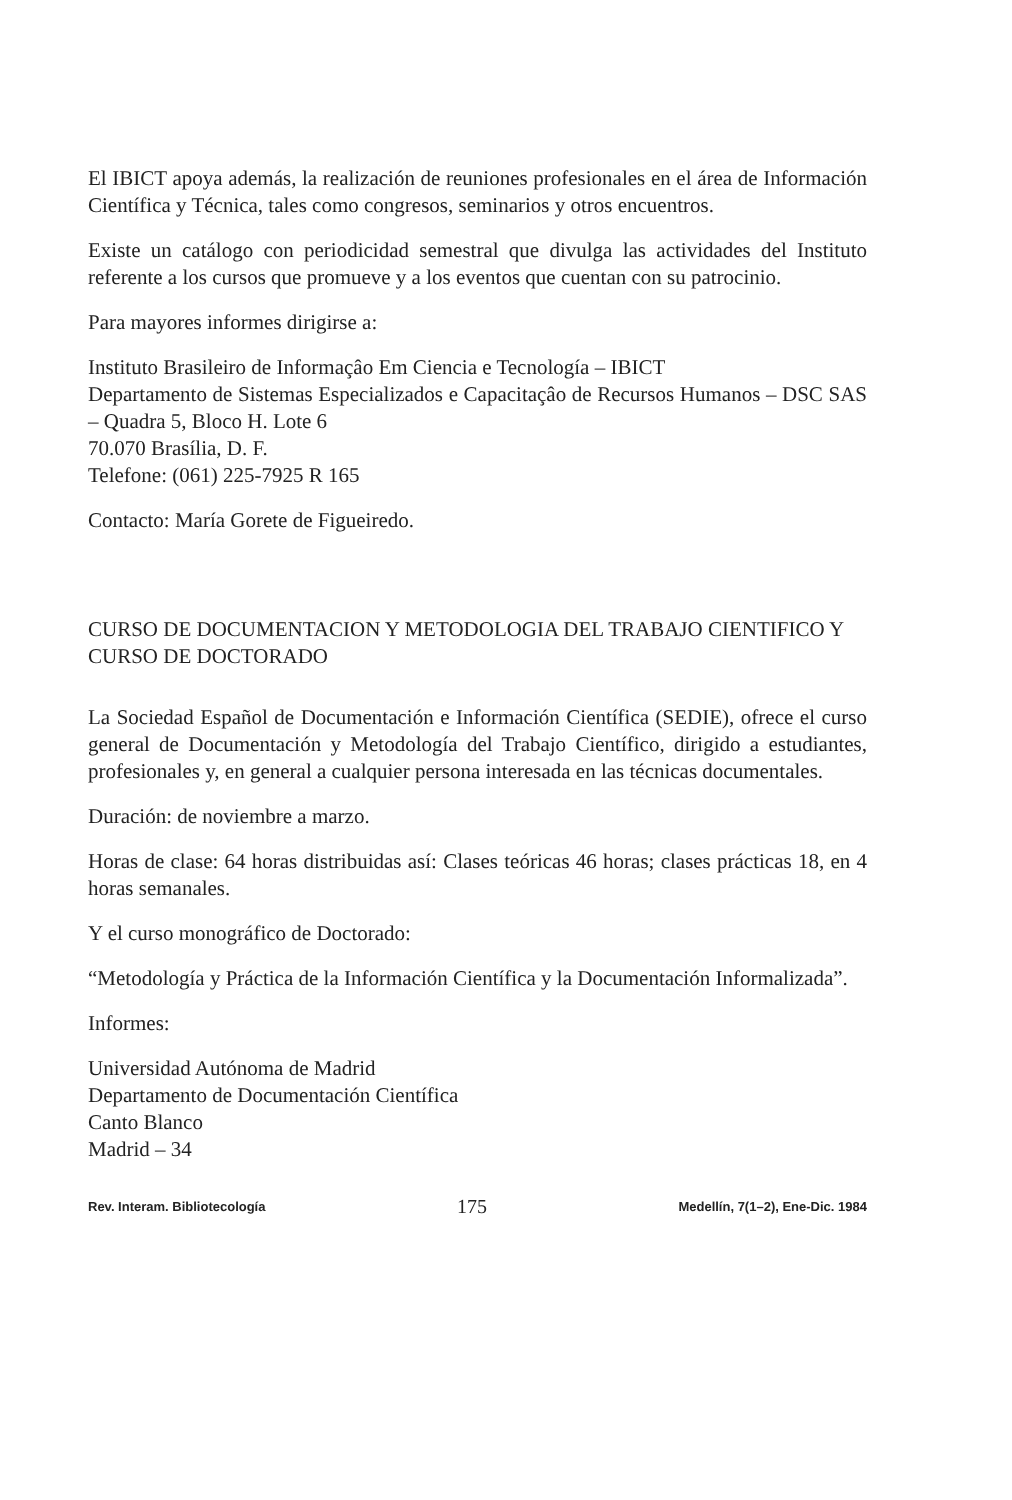El IBICT apoya además, la realización de reuniones profesionales en el área de Información Científica y Técnica, tales como congresos, seminarios y otros encuentros.
Existe un catálogo con periodicidad semestral que divulga las actividades del Instituto referente a los cursos que promueve y a los eventos que cuentan con su patrocinio.
Para mayores informes dirigirse a:
Instituto Brasileiro de Informaçâo Em Ciencia e Tecnología – IBICT
Departamento de Sistemas Especializados e Capacitaçâo de Recursos Humanos – DSC SAS – Quadra 5, Bloco H. Lote 6
70.070 Brasília, D. F.
Telefone: (061) 225-7925 R 165
Contacto: María Gorete de Figueiredo.
CURSO DE DOCUMENTACION Y METODOLOGIA DEL TRABAJO CIENTIFICO Y CURSO DE DOCTORADO
La Sociedad Español de Documentación e Información Científica (SEDIE), ofrece el curso general de Documentación y Metodología del Trabajo Científico, dirigido a estudiantes, profesionales y, en general a cualquier persona interesada en las técnicas documentales.
Duración: de noviembre a marzo.
Horas de clase: 64 horas distribuidas así: Clases teóricas 46 horas; clases prácticas 18, en 4 horas semanales.
Y el curso monográfico de Doctorado:
“Metodología y Práctica de la Información Científica y la Documentación Informalizada”.
Informes:
Universidad Autónoma de Madrid
Departamento de Documentación Científica
Canto Blanco
Madrid – 34
Rev. Interam. Bibliotecología 175 Medellín, 7(1–2), Ene-Dic. 1984